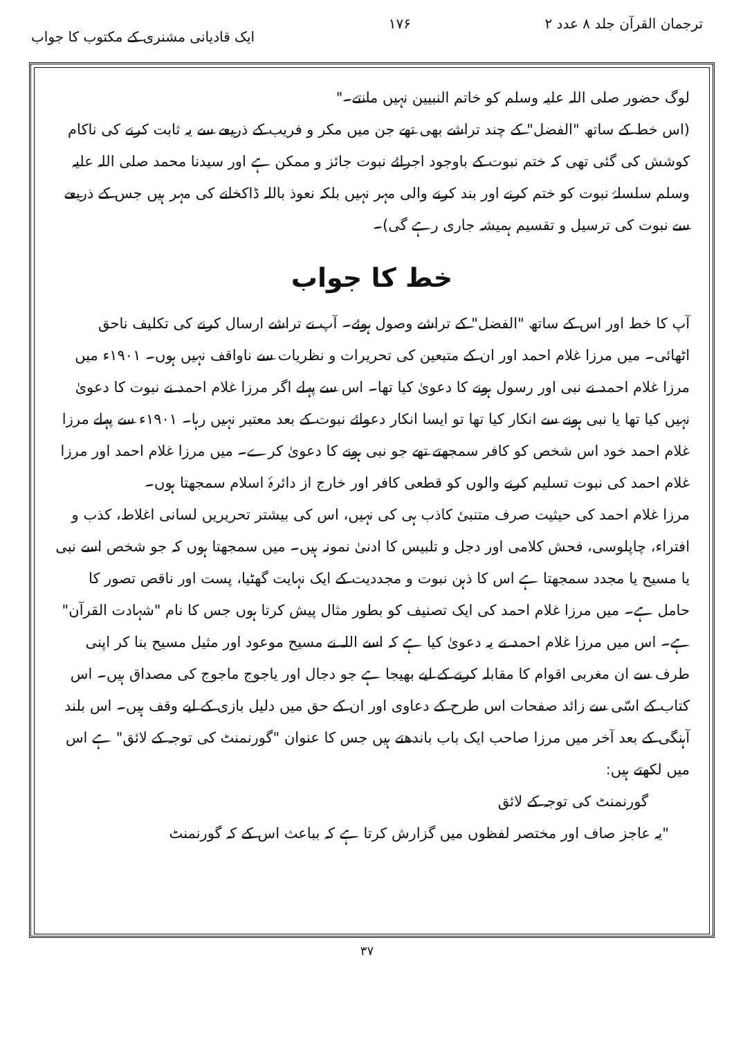ترجمان القرآن جلد ۸ عدد ۲ ۱۷۶ ایک قادیانی مشنری کے مکتوب کا جواب
لوگ حضور صلی اللہ علیہ وسلم کو خاتم النبیین نہیں مانتے۔"
(اس خط کے ساتھ "الفضل" کے چند تراشے بھی تھے جن میں مکر و فریب کے ذریعے سے یہ ثابت کرنے کی ناکام کوشش کی گئی تھی کہ ختم نبوت کے باوجود اجرائے نبوت جائز و ممکن ہے اور سیدنا محمد صلی اللہ علیہ وسلم سلسلۂ نبوت کو ختم کرنے اور بند کرنے والی مہر نہیں بلکہ نعوذ باللہ ڈاکخانے کی مہر ہیں جس کے ذریعے سے نبوت کی ترسیل و تقسیم ہمیشہ جاری رہے گی)۔
خط کا جواب
آپ کا خط اور اس کے ساتھ "الفضل" کے تراشے وصول ہوئے۔ آپ نے تراشے ارسال کرنے کی تکلیف ناحق اٹھائی۔ میں مرزا غلام احمد اور ان کے متبعین کی تحریرات و نظریات سے ناواقف نہیں ہوں۔ ۱۹۰۱ء میں مرزا غلام احمد نے نبی اور رسول ہونے کا دعویٰ کیا تھا۔ اس سے پہلے اگر مرزا غلام احمد نے نبوت کا دعویٰ نہیں کیا تھا یا نبی ہونے سے انکار کیا تھا تو ایسا انکار دعوائے نبوت کے بعد معتبر نہیں رہا۔ ۱۹۰۱ء سے پہلے مرزا غلام احمد خود اس شخص کو کافر سمجھتے تھے جو نبی ہونے کا دعویٰ کرے۔ میں مرزا غلام احمد اور مرزا غلام احمد کی نبوت تسلیم کرنے والوں کو قطعی کافر اور خارج از دائرۂ اسلام سمجھتا ہوں۔
مرزا غلام احمد کی حیثیت صرف متنبیٔ کاذب ہی کی نہیں، اس کی بیشتر تحریریں لسانی اغلاط، کذب و افتراء، چاپلوسی، فحش کلامی اور دجل و تلبیس کا ادنیٰ نمونہ ہیں۔ میں سمجھتا ہوں کہ جو شخص اسے نبی یا مسیح یا مجدد سمجھتا ہے اس کا ذہن نبوت و مجددیت کے ایک نہایت گھٹیا، پست اور ناقص تصور کا حامل ہے۔ میں مرزا غلام احمد کی ایک تصنیف کو بطور مثال پیش کرتا ہوں جس کا نام "شہادت القرآن" ہے۔ اس میں مرزا غلام احمد نے یہ دعویٰ کیا ہے کہ اسے اللہ نے مسیح موعود اور مثیل مسیح بنا کر اپنی طرف سے ان مغربی اقوام کا مقابلہ کرنے کے لیے بھیجا ہے جو دجال اور یاجوج ماجوج کی مصداق ہیں۔ اس کتاب کے اسّی سے زائد صفحات اس طرح کے دعاوی اور ان کے حق میں دلیل بازی کے لیے وقف ہیں۔ اس بلند آہنگی کے بعد آخر میں مرزا صاحب ایک باب باندھتے ہیں جس کا عنوان "گورنمنٹ کی توجہ کے لائق" ہے اس میں لکھتے ہیں:
گورنمنٹ کی توجہ کے لائق
"یہ عاجز صاف اور مختصر لفظوں میں گزارش کرتا ہے کہ بباعث اس کے کہ گورنمنٹ
۳۷